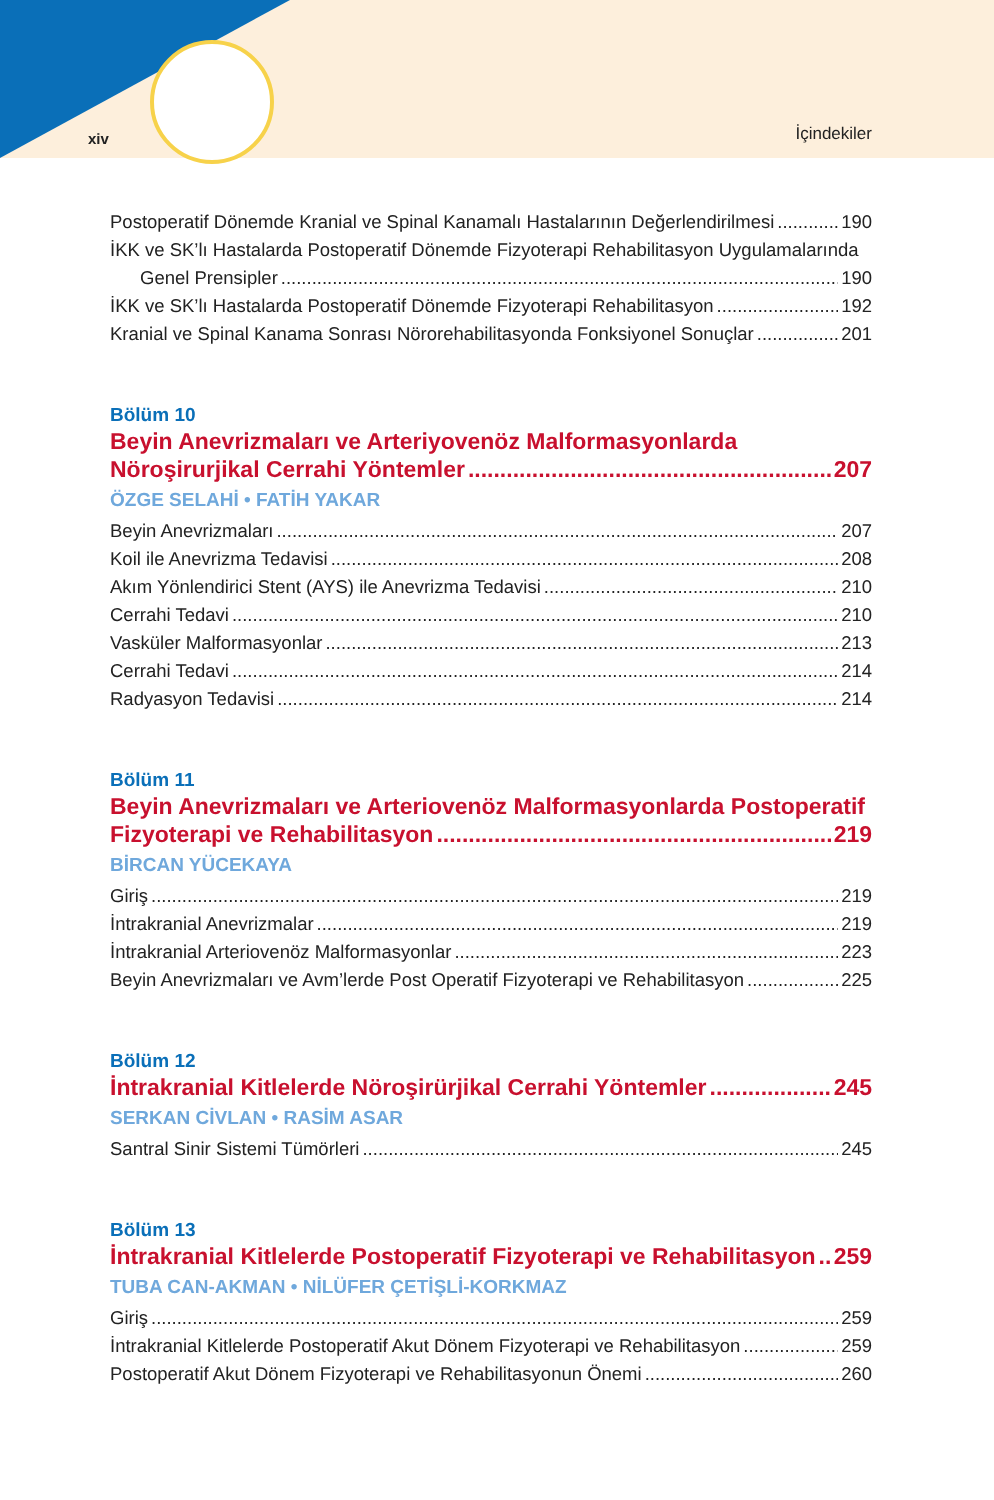xiv İçindekiler
Postoperatif Dönemde Kranial ve Spinal Kanamalı Hastalarının Değerlendirilmesi 190
İKK ve SK’lı Hastalarda Postoperatif Dönemde Fizyoterapi Rehabilitasyon Uygulamalarında
Genel Prensipler 190
İKK ve SK’lı Hastalarda Postoperatif Dönemde Fizyoterapi Rehabilitasyon 192
Kranial ve Spinal Kanama Sonrası Nörorehabilitasyonda Fonksiyonel Sonuçlar 201
Bölüm 10
Beyin Anevrizmaları ve Arteriyovenöz Malformasyonlarda
Nöroşirurjikal Cerrahi Yöntemler 207
ÖZGE SELAHİ • FATİH YAKAR
Beyin Anevrizmaları 207
Koil ile Anevrizma Tedavisi 208
Akım Yönlendirici Stent (AYS) ile Anevrizma Tedavisi 210
Cerrahi Tedavi 210
Vasküler Malformasyonlar 213
Cerrahi Tedavi 214
Radyasyon Tedavisi 214
Bölüm 11
Beyin Anevrizmaları ve Arteriovenöz Malformasyonlarda Postoperatif
Fizyoterapi ve Rehabilitasyon 219
BİRCAN YÜCEKAYA
Giriş 219
İntrakranial Anevrizmalar 219
İntrakranial Arteriovenöz Malformasyonlar 223
Beyin Anevrizmaları ve Avm’lerde Post Operatif Fizyoterapi ve Rehabilitasyon 225
Bölüm 12
İntrakranial Kitlelerde Nöroşirürjikal Cerrahi Yöntemler 245
SERKAN CİVLAN • RASİM ASAR
Santral Sinir Sistemi Tümörleri 245
Bölüm 13
İntrakranial Kitlelerde Postoperatif Fizyoterapi ve Rehabilitasyon 259
TUBA CAN-AKMAN • NİLÜFER ÇETİŞLİ-KORKMAZ
Giriş 259
İntrakranial Kitlelerde Postoperatif Akut Dönem Fizyoterapi ve Rehabilitasyon 259
Postoperatif Akut Dönem Fizyoterapi ve Rehabilitasyonun Önemi 260